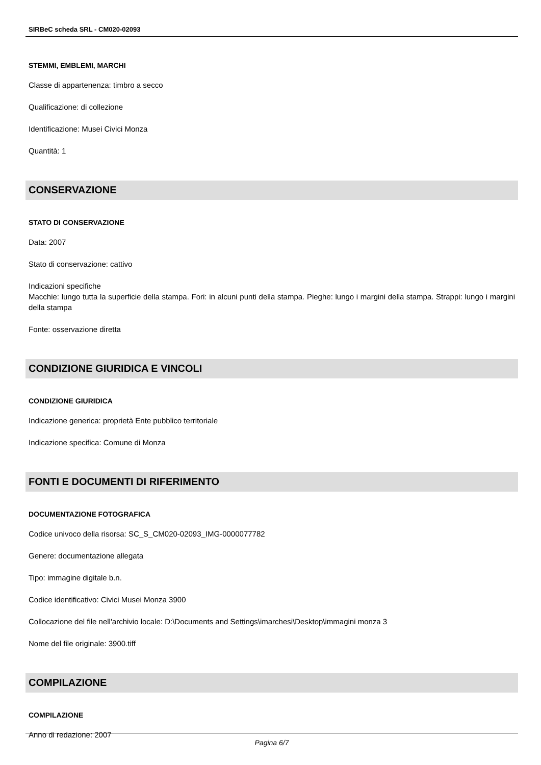SIRBeC scheda SRL - CM020-02093
STEMMI, EMBLEMI, MARCHI
Classe di appartenenza: timbro a secco
Qualificazione: di collezione
Identificazione: Musei Civici Monza
Quantità: 1
CONSERVAZIONE
STATO DI CONSERVAZIONE
Data: 2007
Stato di conservazione: cattivo
Indicazioni specifiche
Macchie: lungo tutta la superficie della stampa. Fori: in alcuni punti della stampa. Pieghe: lungo i margini della stampa. Strappi: lungo i margini della stampa
Fonte: osservazione diretta
CONDIZIONE GIURIDICA E VINCOLI
CONDIZIONE GIURIDICA
Indicazione generica: proprietà Ente pubblico territoriale
Indicazione specifica: Comune di Monza
FONTI E DOCUMENTI DI RIFERIMENTO
DOCUMENTAZIONE FOTOGRAFICA
Codice univoco della risorsa: SC_S_CM020-02093_IMG-0000077782
Genere: documentazione allegata
Tipo: immagine digitale b.n.
Codice identificativo: Civici Musei Monza 3900
Collocazione del file nell'archivio locale: D:\Documents and Settings\imarchesi\Desktop\immagini monza 3
Nome del file originale: 3900.tiff
COMPILAZIONE
COMPILAZIONE
Anno di redazione: 2007
Pagina 6/7